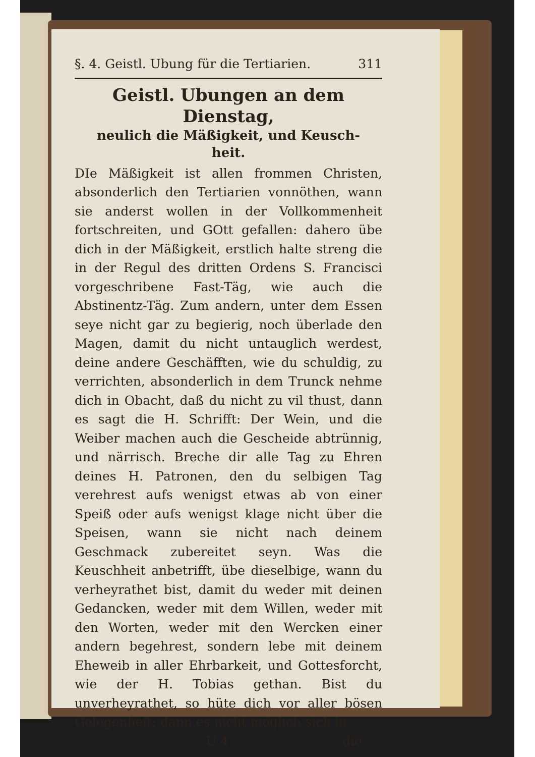§. 4. Geistl. Ubung für die Tertiarien. 311
Geistl. Ubungen an dem Dienstag,
neulich die Mäßigkeit, und Keusch-
heit.
DIe Mäßigkeit ist allen frommen Christen, absonderlich den Tertiarien vonnöthen, wann sie anderst wollen in der Vollkommenheit fortschreiten, und GOtt gefallen: dahero übe dich in der Mäßigkeit, erstlich halte streng die in der Regul des dritten Ordens S. Francisci vorgeschribene Fast-Täg, wie auch die Abstinentz-Täg. Zum andern, unter dem Essen seye nicht gar zu begierig, noch überlade den Magen, damit du nicht untauglich werdest, deine andere Geschäfften, wie du schuldig, zu verrichten, absonderlich in dem Trunck nehme dich in Obacht, daß du nicht zu vil thust, dann es sagt die H. Schrifft: Der Wein, und die Weiber machen auch die Gescheide abtrünnig, und närrisch. Breche dir alle Tag zu Ehren deines H. Patronen, den du selbigen Tag verehrest aufs wenigst etwas ab von einer Speiß oder aufs wenigst klage nicht über die Speisen, wann sie nicht nach deinem Geschmack zubereitet seyn. Was die Keuschheit anbetrifft, übe dieselbige, wann du verheyrathet bist, damit du weder mit deinen Gedancken, weder mit dem Willen, weder mit den Worten, weder mit den Wercken einer andern begehrest, sondern lebe mit deinem Eheweib in aller Ehrbarkeit, und Gottesforcht, wie der H. Tobias gethan. Bist du unverheyrathet, so hüte dich vor aller bösen Gelegenheit; dann es nicht möglich sich in
U 4 die